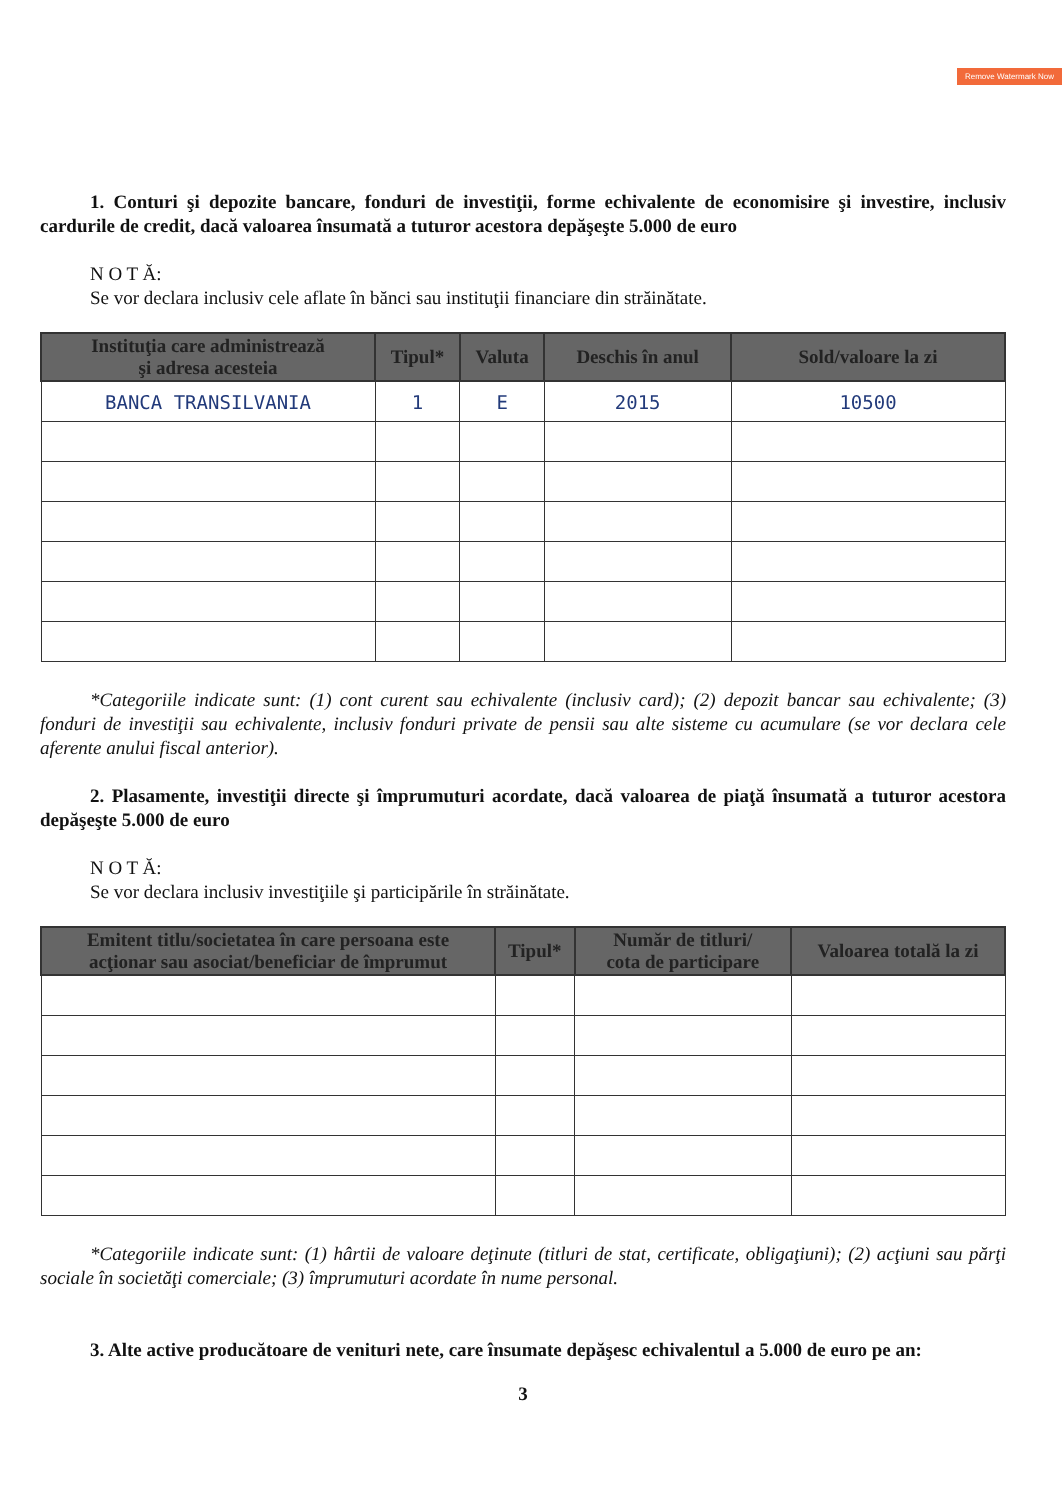Remove Watermark Now
1. Conturi şi depozite bancare, fonduri de investiţii, forme echivalente de economisire şi investire, inclusiv cardurile de credit, dacă valoarea însumată a tuturor acestora depăşeşte 5.000 de euro
N O T Ă:
Se vor declara inclusiv cele aflate în bănci sau instituţii financiare din străinătate.
| Instituţia care administrează şi adresa acesteia | Tipul* | Valuta | Deschis în anul | Sold/valoare la zi |
| --- | --- | --- | --- | --- |
| BANCA TRANSILVANIA | 1 | E | 2015 | 10500 |
*Categoriile indicate sunt: (1) cont curent sau echivalente (inclusiv card); (2) depozit bancar sau echivalente; (3) fonduri de investiţii sau echivalente, inclusiv fonduri private de pensii sau alte sisteme cu acumulare (se vor declara cele aferente anului fiscal anterior).
2. Plasamente, investiţii directe şi împrumuturi acordate, dacă valoarea de piaţă însumată a tuturor acestora depăşeşte 5.000 de euro
N O T Ă:
Se vor declara inclusiv investiţiile şi participările în străinătate.
| Emitent titlu/societatea în care persoana este acţionar sau asociat/beneficiar de împrumut | Tipul* | Număr de titluri/ cota de participare | Valoarea totală la zi |
| --- | --- | --- | --- |
*Categoriile indicate sunt: (1) hârtii de valoare deţinute (titluri de stat, certificate, obligaţiuni); (2) acţiuni sau părţi sociale în societăţi comerciale; (3) împrumuturi acordate în nume personal.
3. Alte active producătoare de venituri nete, care însumate depăşesc echivalentul a 5.000 de euro pe an:
3